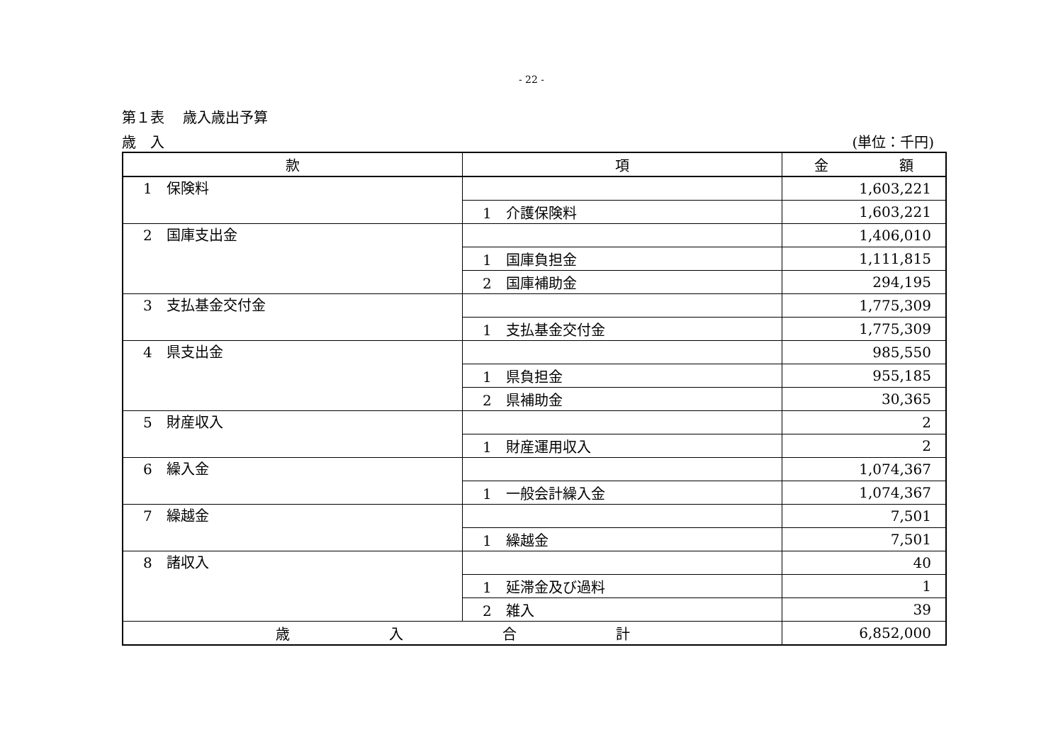- 22 -
第１表　 歳入歳出予算
歳　入 (単位：千円)
| 款 | 項 | 金 額 |
| --- | --- | --- |
| 1 保険料 | | 1,603,221 |
| | 1 介護保険料 | 1,603,221 |
| 2 国庫支出金 | | 1,406,010 |
| | 1 国庫負担金 | 1,111,815 |
| | 2 国庫補助金 | 294,195 |
| 3 支払基金交付金 | | 1,775,309 |
| | 1 支払基金交付金 | 1,775,309 |
| 4 県支出金 | | 985,550 |
| | 1 県負担金 | 955,185 |
| | 2 県補助金 | 30,365 |
| 5 財産収入 | | 2 |
| | 1 財産運用収入 | 2 |
| 6 繰入金 | | 1,074,367 |
| | 1 一般会計繰入金 | 1,074,367 |
| 7 繰越金 | | 7,501 |
| | 1 繰越金 | 7,501 |
| 8 諸収入 | | 40 |
| | 1 延滞金及び過料 | 1 |
| | 2 雑入 | 39 |
| 歳 入 合 計 | | 6,852,000 |